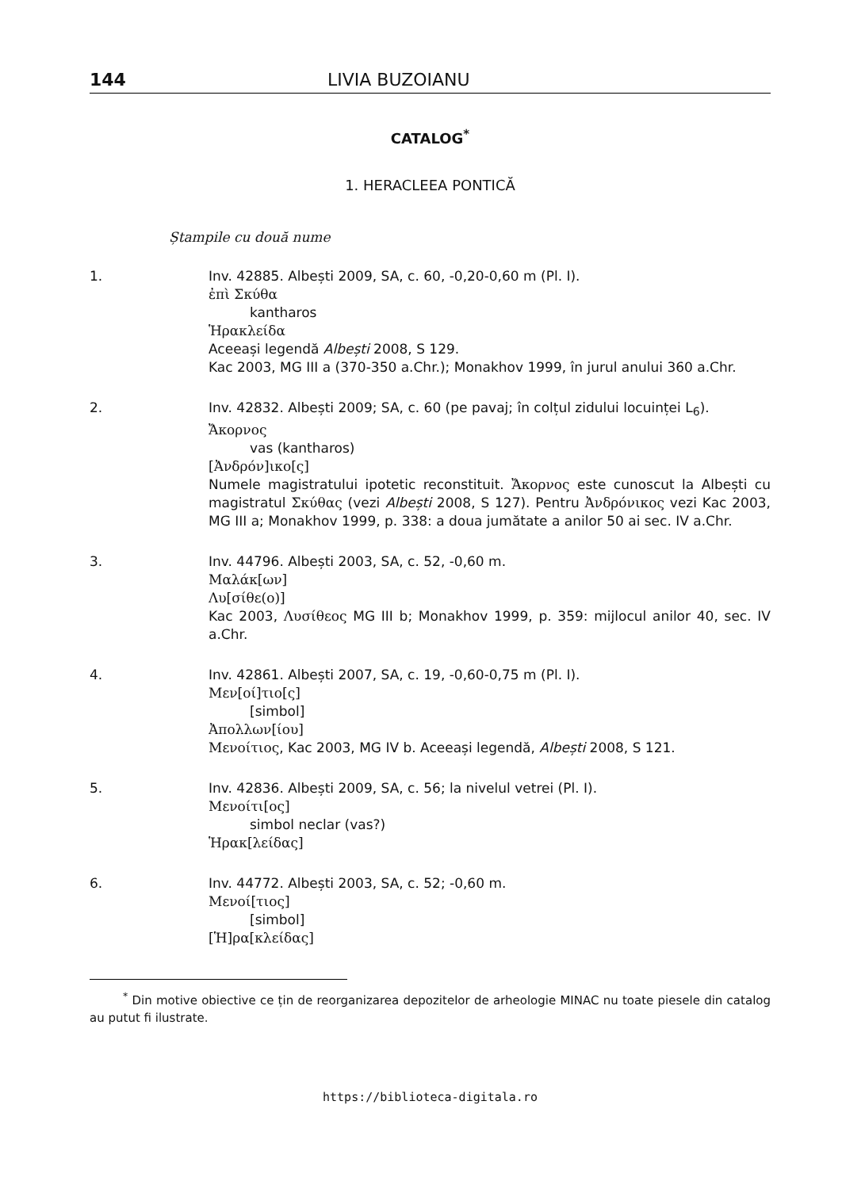144 LIVIA BUZOIANU
CATALOG<sup>*</sup>
1. HERACLEEA PONTICĂ
Ștampile cu două nume
1. Inv. 42885. Albești 2009, SA, c. 60, -0,20-0,60 m (Pl. I).
ἐπὶ Σκύθα
kantharos
Ἡρακλείδα
Aceeași legendă Albești 2008, S 129.
Kac 2003, MG III a (370-350 a.Chr.); Monakhov 1999, în jurul anului 360 a.Chr.
2. Inv. 42832. Albești 2009; SA, c. 60 (pe pavaj; în colțul zidului locuinței L<sub>6</sub>).
Ἄκορνος
vas (kantharos)
[Ἀνδρόν]ικο[ς]
Numele magistratului ipotetic reconstituit. Ἄκορνος este cunoscut la Albești cu magistratul Σκύθας (vezi Albești 2008, S 127). Pentru Ἀνδρόνικος vezi Kac 2003, MG III a; Monakhov 1999, p. 338: a doua jumătate a anilor 50 ai sec. IV a.Chr.
3. Inv. 44796. Albești 2003, SA, c. 52, -0,60 m.
Μαλάκ[ων]
Λυ[σίθε(ο)]
Kac 2003, Λυσίθεος MG III b; Monakhov 1999, p. 359: mijlocul anilor 40, sec. IV a.Chr.
4. Inv. 42861. Albești 2007, SA, c. 19, -0,60-0,75 m (Pl. I).
Μεν[οί]τιο[ς]
[simbol]
Ἀπολλων[ίου]
Μενοίτιος, Kac 2003, MG IV b. Aceeași legendă, Albești 2008, S 121.
5. Inv. 42836. Albești 2009, SA, c. 56; la nivelul vetrei (Pl. I).
Μενοίτι[ος]
simbol neclar (vas?)
Ἡρακ[λείδας]
6. Inv. 44772. Albești 2003, SA, c. 52; -0,60 m.
Μενοί[τιος]
[simbol]
[Ἡ]ρα[κλείδας]
<sup>*</sup> Din motive obiective ce țin de reorganizarea depozitelor de arheologie MINAC nu toate piesele din catalog au putut fi ilustrate.
https://biblioteca-digitala.ro